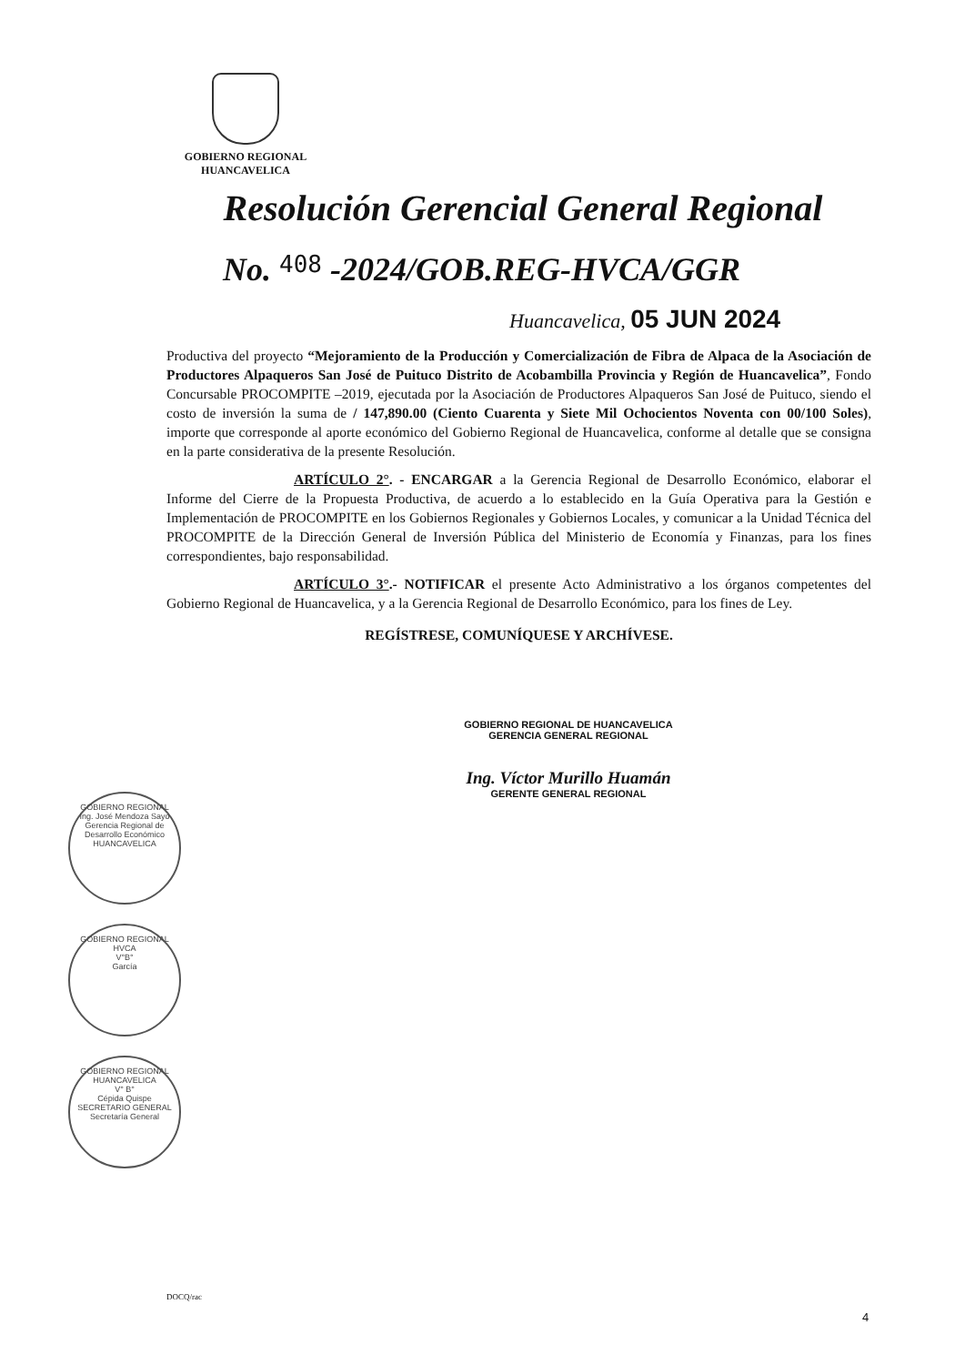GOBIERNO REGIONAL
HUANCAVELICA
Resolución Gerencial General Regional
No. 408 -2024/GOB.REG-HVCA/GGR
Huancavelica, 05 JUN 2024
Productiva del proyecto “Mejoramiento de la Producción y Comercialización de Fibra de Alpaca de la Asociación de Productores Alpaqueros San José de Puituco Distrito de Acobambilla Provincia y Región de Huancavelica”, Fondo Concursable PROCOMPITE –2019, ejecutada por la Asociación de Productores Alpaqueros San José de Puituco, siendo el costo de inversión la suma de / 147,890.00 (Ciento Cuarenta y Siete Mil Ochocientos Noventa con 00/100 Soles), importe que corresponde al aporte económico del Gobierno Regional de Huancavelica, conforme al detalle que se consigna en la parte considerativa de la presente Resolución.
ARTÍCULO 2°. - ENCARGAR a la Gerencia Regional de Desarrollo Económico, elaborar el Informe del Cierre de la Propuesta Productiva, de acuerdo a lo establecido en la Guía Operativa para la Gestión e Implementación de PROCOMPITE en los Gobiernos Regionales y Gobiernos Locales, y comunicar a la Unidad Técnica del PROCOMPITE de la Dirección General de Inversión Pública del Ministerio de Economía y Finanzas, para los fines correspondientes, bajo responsabilidad.
ARTÍCULO 3°.- NOTIFICAR el presente Acto Administrativo a los órganos competentes del Gobierno Regional de Huancavelica, y a la Gerencia Regional de Desarrollo Económico, para los fines de Ley.
REGÍSTRESE, COMUNÍQUESE Y ARCHÍVESE.
GOBIERNO REGIONAL DE HUANCAVELICA
GERENCIA GENERAL REGIONAL
Ing. Víctor Murillo Huamán
GERENTE GENERAL REGIONAL
GOBIERNO REGIONAL
Ing. José Mendoza Sayo
Gerencia Regional de Desarrollo Económico
HUANCAVELICA
GOBIERNO REGIONAL HVCA
V°B°
García
GOBIERNO REGIONAL HUANCAVELICA
V° B°
Cépida Quispe
SECRETARIO GENERAL
Secretaría General
DOCQ/rac
4